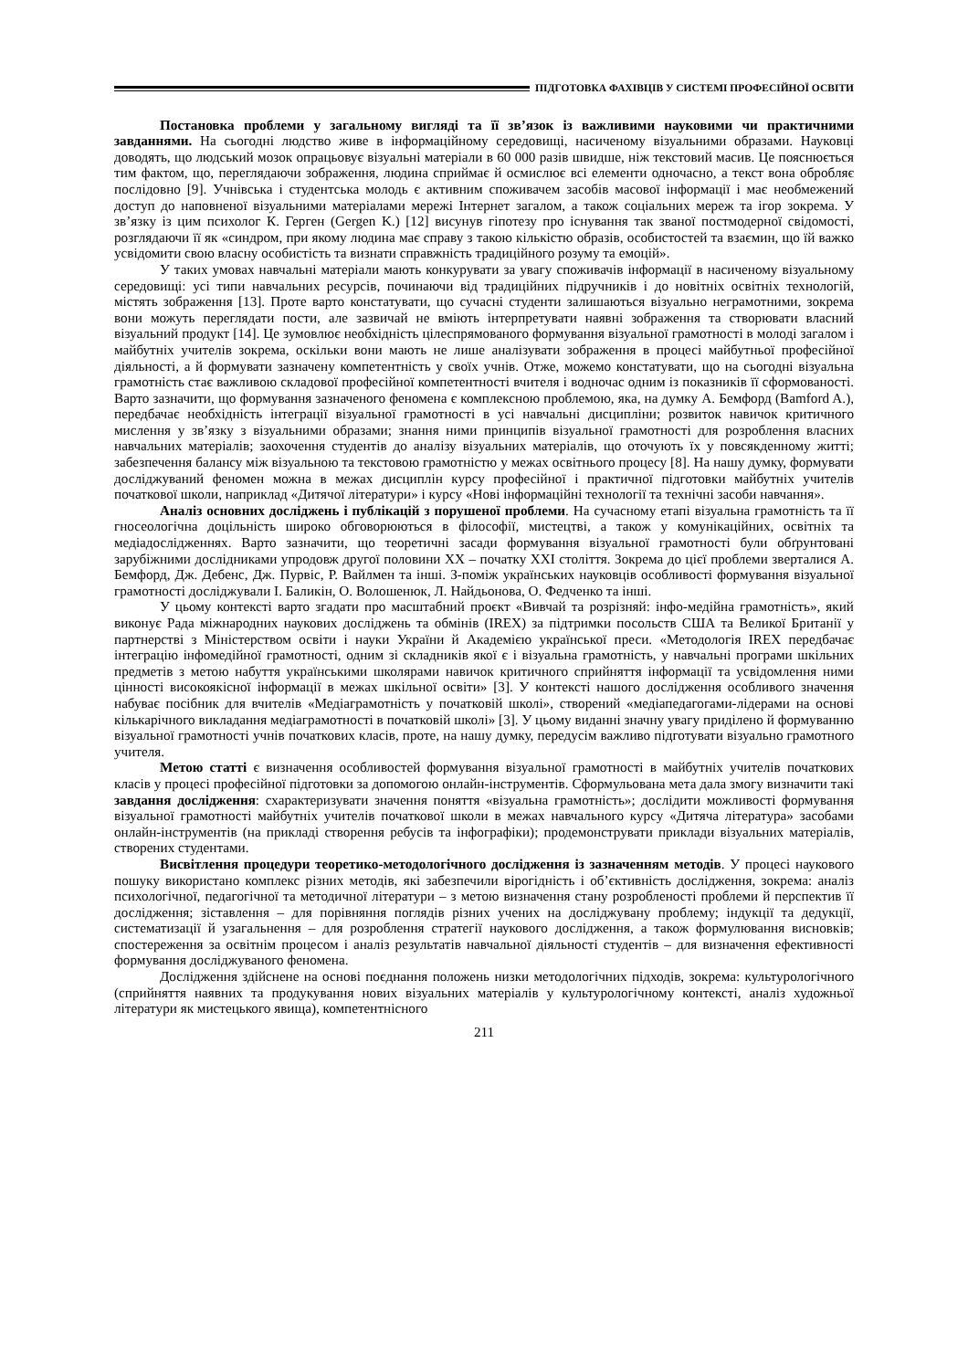ПІДГОТОВКА ФАХІВЦІВ У СИСТЕМІ ПРОФЕСІЙНОЇ ОСВІТИ
Постановка проблеми у загальному вигляді та її зв’язок із важливими науковими чи практичними завданнями. На сьогодні людство живе в інформаційному середовищі, насиченому візуальними образами. Науковці доводять, що людський мозок опрацьовує візуальні матеріали в 60 000 разів швидше, ніж текстовий масив. Це пояснюється тим фактом, що, переглядаючи зображення, людина сприймає й осмислює всі елементи одночасно, а текст вона обробляє послідовно [9]. Учнівська і студентська молодь є активним споживачем засобів масової інформації і має необмежений доступ до наповненої візуальними матеріалами мережі Інтернет загалом, а також соціальних мереж та ігор зокрема. У зв’язку із цим психолог К. Герген (Gergen K.) [12] висунув гіпотезу про існування так званої постмодерної свідомості, розглядаючи її як «синдром, при якому людина має справу з такою кількістю образів, особистостей та взаємин, що їй важко усвідомити свою власну особистість та визнати справжність традиційного розуму та емоцій».
У таких умовах навчальні матеріали мають конкурувати за увагу споживачів інформації в насиченому візуальному середовищі: усі типи навчальних ресурсів, починаючи від традиційних підручників і до новітніх освітніх технологій, містять зображення [13]. Проте варто констатувати, що сучасні студенти залишаються візуально неграмотними, зокрема вони можуть переглядати пости, але зазвичай не вміють інтерпретувати наявні зображення та створювати власний візуальний продукт [14]. Це зумовлює необхідність цілеспрямованого формування візуальної грамотності в молоді загалом і майбутніх учителів зокрема, оскільки вони мають не лише аналізувати зображення в процесі майбутньої професійної діяльності, а й формувати зазначену компетентність у своїх учнів. Отже, можемо констатувати, що на сьогодні візуальна грамотність стає важливою складової професійної компетентності вчителя і водночас одним із показників її сформованості. Варто зазначити, що формування зазначеного феномена є комплексною проблемою, яка, на думку А. Бемфорд (Bamford A.), передбачає необхідність інтеграції візуальної грамотності в усі навчальні дисципліни; розвиток навичок критичного мислення у зв’язку з візуальними образами; знання ними принципів візуальної грамотності для розроблення власних навчальних матеріалів; заохочення студентів до аналізу візуальних матеріалів, що оточують їх у повсякденному житті; забезпечення балансу між візуальною та текстовою грамотністю у межах освітнього процесу [8]. На нашу думку, формувати досліджуваний феномен можна в межах дисциплін курсу професійної і практичної підготовки майбутніх учителів початкової школи, наприклад «Дитячої літератури» і курсу «Нові інформаційні технології та технічні засоби навчання».
Аналіз основних досліджень і публікацій з порушеної проблеми. На сучасному етапі візуальна грамотність та її гносеологічна доцільність широко обговорюються в філософії, мистецтві, а також у комунікаційних, освітніх та медіадослідженнях. Варто зазначити, що теоретичні засади формування візуальної грамотності були обґрунтовані зарубіжними дослідниками упродовж другої половини ХХ – початку ХХІ століття. Зокрема до цієї проблеми зверталися А. Бемфорд, Дж. Дебенс, Дж. Пурвіс, Р. Вайлмен та інші. З-поміж українських науковців особливості формування візуальної грамотності досліджували І. Баликін, О. Волошенюк, Л. Найдьонова, О. Федченко та інші.
У цьому контексті варто згадати про масштабний проєкт «Вивчай та розрізняй: інфо-медійна грамотність», який виконує Рада міжнародних наукових досліджень та обмінів (IREX) за підтримки посольств США та Великої Британії у партнерстві з Міністерством освіти і науки України й Академією української преси. «Методологія IREX передбачає інтеграцію інфомедійної грамотності, одним зі складників якої є і візуальна грамотність, у навчальні програми шкільних предметів з метою набуття українськими школярами навичок критичного сприйняття інформації та усвідомлення ними цінності високоякісної інформації в межах шкільної освіти» [3]. У контексті нашого дослідження особливого значення набуває посібник для вчителів «Медіаграмотність у початковій школі», створений «медіапедагогами-лідерами на основі кількарічного викладання медіаграмотності в початковій школі» [3]. У цьому виданні значну увагу приділено й формуванню візуальної грамотності учнів початкових класів, проте, на нашу думку, передусім важливо підготувати візуально грамотного учителя.
Метою статті є визначення особливостей формування візуальної грамотності в майбутніх учителів початкових класів у процесі професійної підготовки за допомогою онлайн-інструментів. Сформульована мета дала змогу визначити такі завдання дослідження: схарактеризувати значення поняття «візуальна грамотність»; дослідити можливості формування візуальної грамотності майбутніх учителів початкової школи в межах навчального курсу «Дитяча література» засобами онлайн-інструментів (на прикладі створення ребусів та інфографіки); продемонструвати приклади візуальних матеріалів, створених студентами.
Висвітлення процедури теоретико-методологічного дослідження із зазначенням методів. У процесі наукового пошуку використано комплекс різних методів, які забезпечили вірогідність і об’єктивність дослідження, зокрема: аналіз психологічної, педагогічної та методичної літератури – з метою визначення стану розробленості проблеми й перспектив її дослідження; зіставлення – для порівняння поглядів різних учених на досліджувану проблему; індукції та дедукції, систематизації й узагальнення – для розроблення стратегії наукового дослідження, а також формулювання висновків; спостереження за освітнім процесом і аналіз результатів навчальної діяльності студентів – для визначення ефективності формування досліджуваного феномена.
Дослідження здійснене на основі поєднання положень низки методологічних підходів, зокрема: культурологічного (сприйняття наявних та продукування нових візуальних матеріалів у культурологічному контексті, аналіз художньої літератури як мистецького явища), компетентнісного
211